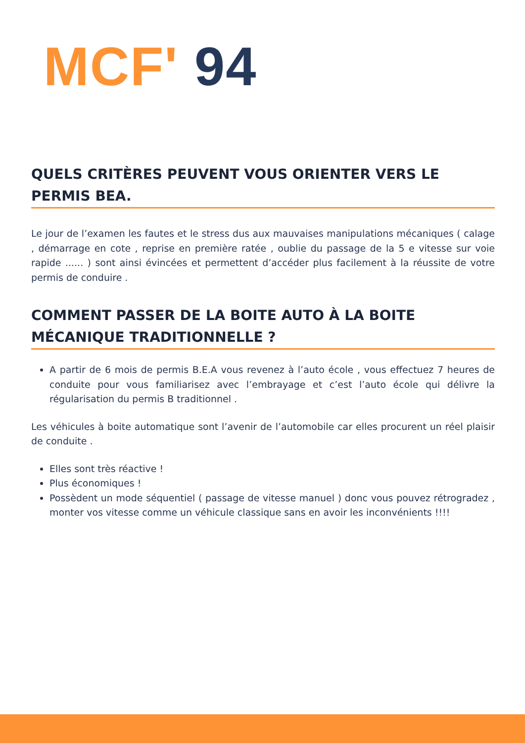MCF' 94
QUELS CRITÈRES PEUVENT VOUS ORIENTER VERS LE PERMIS BEA.
Le jour de l’examen les fautes et le stress dus aux mauvaises manipulations mécaniques ( calage , démarrage en cote , reprise en première ratée , oublie du passage de la 5 e vitesse sur voie rapide ...... ) sont ainsi évincées et permettent d’accéder plus facilement à la réussite de votre permis de conduire .
COMMENT PASSER DE LA BOITE AUTO À LA BOITE MÉCANIQUE TRADITIONNELLE ?
A partir de 6 mois de permis B.E.A vous revenez à l’auto école , vous effectuez 7 heures de conduite pour vous familiarisez avec l’embrayage et c’est l’auto école qui délivre la régularisation du permis B traditionnel .
Les véhicules à boite automatique sont l’avenir de l’automobile car elles procurent un réel plaisir de conduite .
Elles sont très réactive !
Plus économiques !
Possèdent un mode séquentiel ( passage de vitesse manuel ) donc vous pouvez rétrogradez , monter vos vitesse comme un véhicule classique sans en avoir les inconvénients !!!!